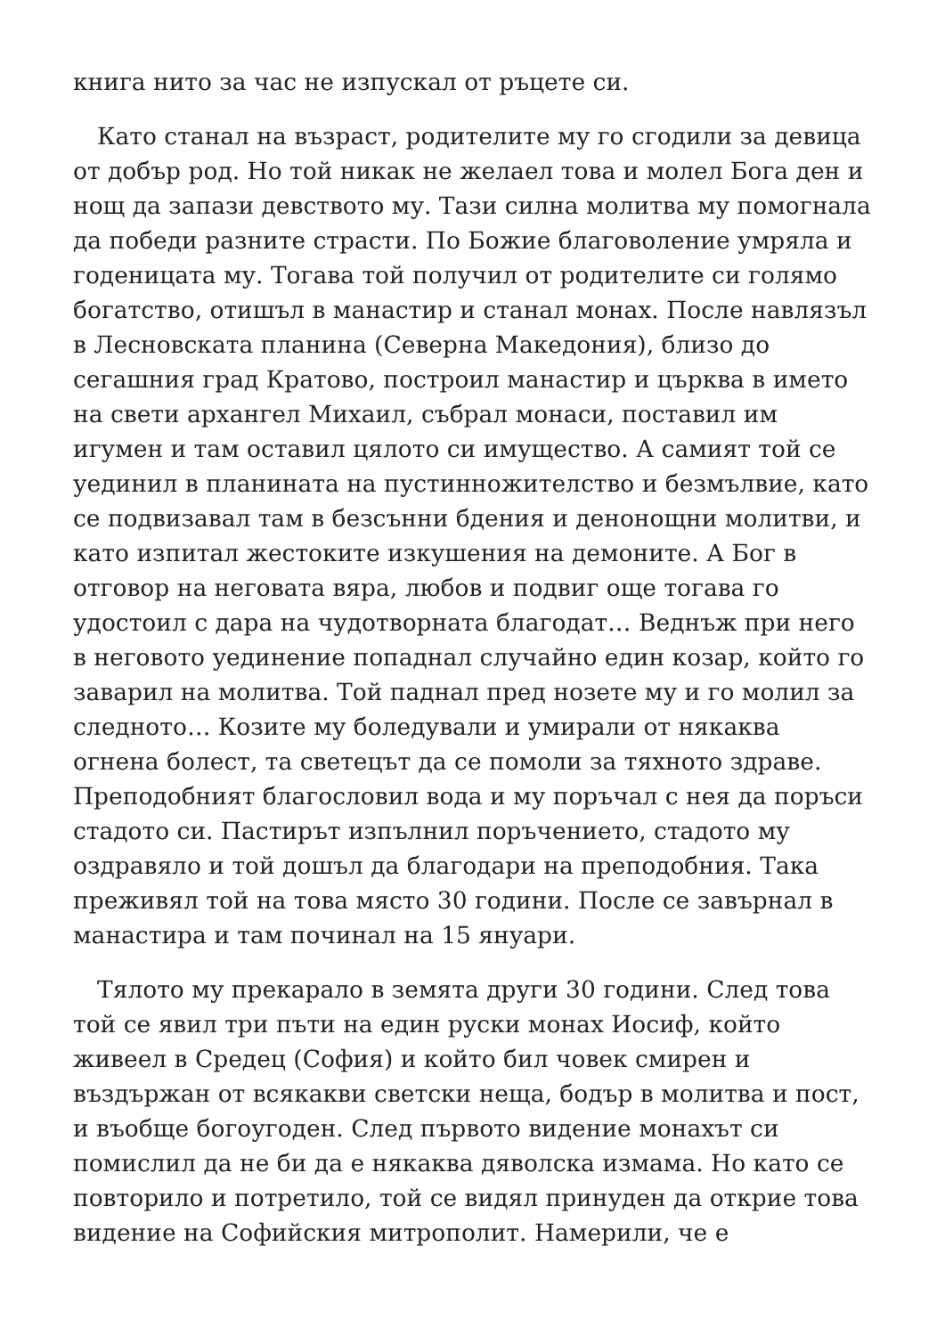книга нито за час не изпускал от ръцете си.
Като станал на възраст, родителите му го сгодили за девица от добър род. Но той никак не желаел това и молел Бога ден и нощ да запази девството му. Тази силна молитва му помогнала да победи разните страсти. По Божие благоволение умряла и годеницата му. Тогава той получил от родителите си голямо богатство, отишъл в манастир и станал монах. После навлязъл в Лесновската планина (Северна Македония), близо до сегашния град Кратово, построил манастир и църква в името на свети архангел Михаил, събрал монаси, поставил им игумен и там оставил цялото си имущество. А самият той се уединил в планината на пустинножителство и безмълвие, като се подвизавал там в безсънни бдения и денонощни молитви, и като изпитал жестоките изкушения на демоните. А Бог в отговор на неговата вяра, любов и подвиг още тогава го удостоил с дара на чудотворната благодат… Веднъж при него в неговото уединение попаднал случайно един козар, който го заварил на молитва. Той паднал пред нозете му и го молил за следното… Козите му боледували и умирали от някаква огнена болест, та светецът да се помоли за тяхното здраве. Преподобният благословил вода и му поръчал с нея да поръси стадото си. Пастирът изпълнил поръчението, стадото му оздравяло и той дошъл да благодари на преподобния. Така преживял той на това място 30 години. После се завърнал в манастира и там починал на 15 януари.
Тялото му прекарало в земята други 30 години. След това той се явил три пъти на един руски монах Иосиф, който живеел в Средец (София) и който бил човек смирен и въздържан от всякакви светски неща, бодър в молитва и пост, и въобще богоугоден. След първото видение монахът си помислил да не би да е някаква дяволска измама. Но като се повторило и потретило, той се видял принуден да открие това видение на Софийския митрополит. Намерили, че е